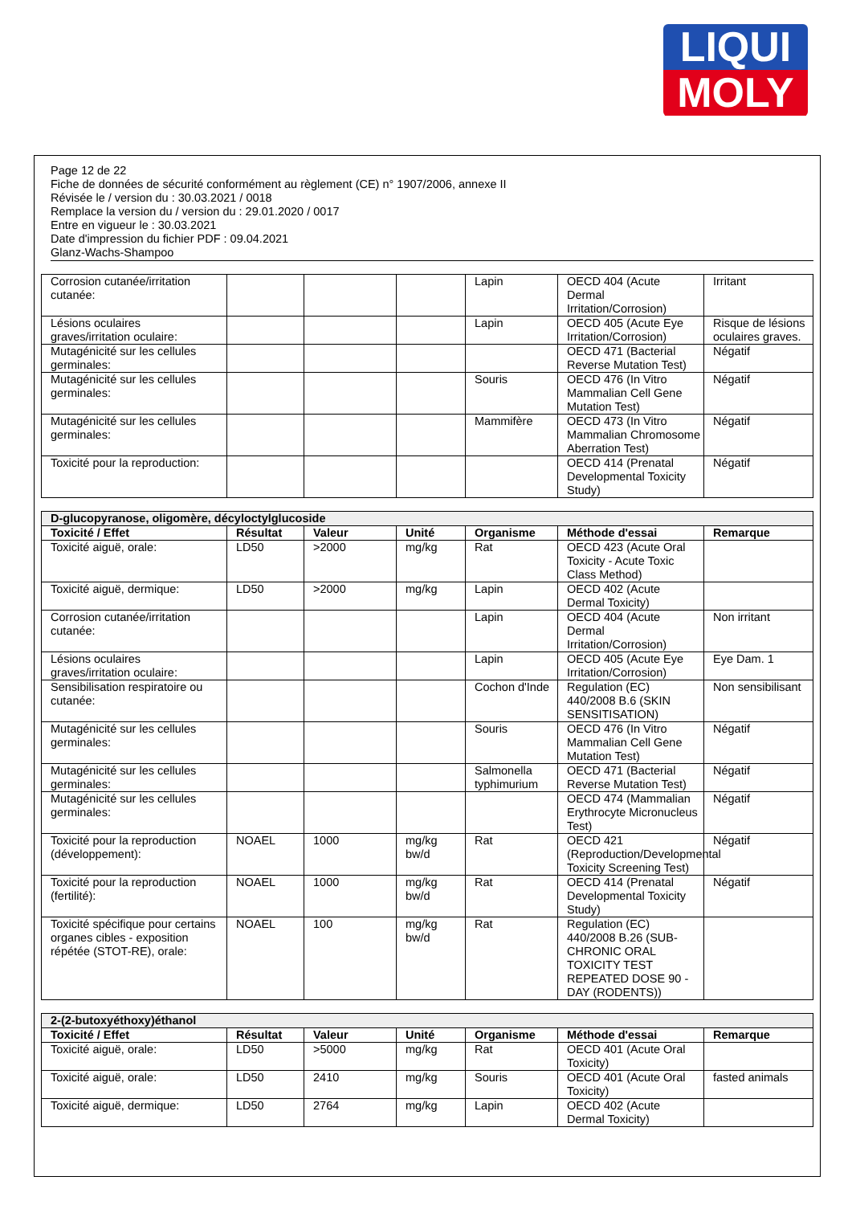LIQUI
MOLY
Page 12 de 22
Fiche de données de sécurité conformément au règlement (CE) n° 1907/2006, annexe II
Révisée le / version du : 30.03.2021 / 0018
Remplace la version du / version du : 29.01.2020 / 0017
Entre en vigueur le : 30.03.2021
Date d'impression du fichier PDF : 09.04.2021
Glanz-Wachs-Shampoo
| Corrosion cutanée/irritation cutanée: | | | | Lapin | OECD 404 (Acute Dermal Irritation/Corrosion) | Irritant |
| Lésions oculaires graves/irritation oculaire: | | | | Lapin | OECD 405 (Acute Eye Irritation/Corrosion) | Risque de lésions oculaires graves. |
| Mutagénicité sur les cellules germinales: | | | | | OECD 471 (Bacterial Reverse Mutation Test) | Négatif |
| Mutagénicité sur les cellules germinales: | | | | Souris | OECD 476 (In Vitro Mammalian Cell Gene Mutation Test) | Négatif |
| Mutagénicité sur les cellules germinales: | | | | Mammifère | OECD 473 (In Vitro Mammalian Chromosome Aberration Test) | Négatif |
| Toxicité pour la reproduction: | | | | | OECD 414 (Prenatal Developmental Toxicity Study) | Négatif |
| D-glucopyranose, oligomère, décyloctylglucoside | | | | | | |
| --- | --- | --- | --- | --- | --- | --- |
| Toxicité / Effet | Résultat | Valeur | Unité | Organisme | Méthode d'essai | Remarque |
| Toxicité aiguë, orale: | LD50 | >2000 | mg/kg | Rat | OECD 423 (Acute Oral Toxicity - Acute Toxic Class Method) | |
| Toxicité aiguë, dermique: | LD50 | >2000 | mg/kg | Lapin | OECD 402 (Acute Dermal Toxicity) | |
| Corrosion cutanée/irritation cutanée: | | | | Lapin | OECD 404 (Acute Dermal Irritation/Corrosion) | Non irritant |
| Lésions oculaires graves/irritation oculaire: | | | | Lapin | OECD 405 (Acute Eye Irritation/Corrosion) | Eye Dam. 1 |
| Sensibilisation respiratoire ou cutanée: | | | | Cochon d'Inde | Regulation (EC) 440/2008 B.6 (SKIN SENSITISATION) | Non sensibilisant |
| Mutagénicité sur les cellules germinales: | | | | Souris | OECD 476 (In Vitro Mammalian Cell Gene Mutation Test) | Négatif |
| Mutagénicité sur les cellules germinales: | | | | Salmonella typhimurium | OECD 471 (Bacterial Reverse Mutation Test) | Négatif |
| Mutagénicité sur les cellules germinales: | | | | | OECD 474 (Mammalian Erythrocyte Micronucleus Test) | Négatif |
| Toxicité pour la reproduction (développement): | NOAEL | 1000 | mg/kg bw/d | Rat | OECD 421 (Reproduction/Developmental Toxicity Screening Test) | Négatif |
| Toxicité pour la reproduction (fertilité): | NOAEL | 1000 | mg/kg bw/d | Rat | OECD 414 (Prenatal Developmental Toxicity Study) | Négatif |
| Toxicité spécifique pour certains organes cibles - exposition répétée (STOT-RE), orale: | NOAEL | 100 | mg/kg bw/d | Rat | Regulation (EC) 440/2008 B.26 (SUB-CHRONIC ORAL TOXICITY TEST REPEATED DOSE 90 - DAY (RODENTS)) | |
| 2-(2-butoxyéthoxy)éthanol | | | | | | |
| --- | --- | --- | --- | --- | --- | --- |
| Toxicité / Effet | Résultat | Valeur | Unité | Organisme | Méthode d'essai | Remarque |
| Toxicité aiguë, orale: | LD50 | >5000 | mg/kg | Rat | OECD 401 (Acute Oral Toxicity) | |
| Toxicité aiguë, orale: | LD50 | 2410 | mg/kg | Souris | OECD 401 (Acute Oral Toxicity) | fasted animals |
| Toxicité aiguë, dermique: | LD50 | 2764 | mg/kg | Lapin | OECD 402 (Acute Dermal Toxicity) | |